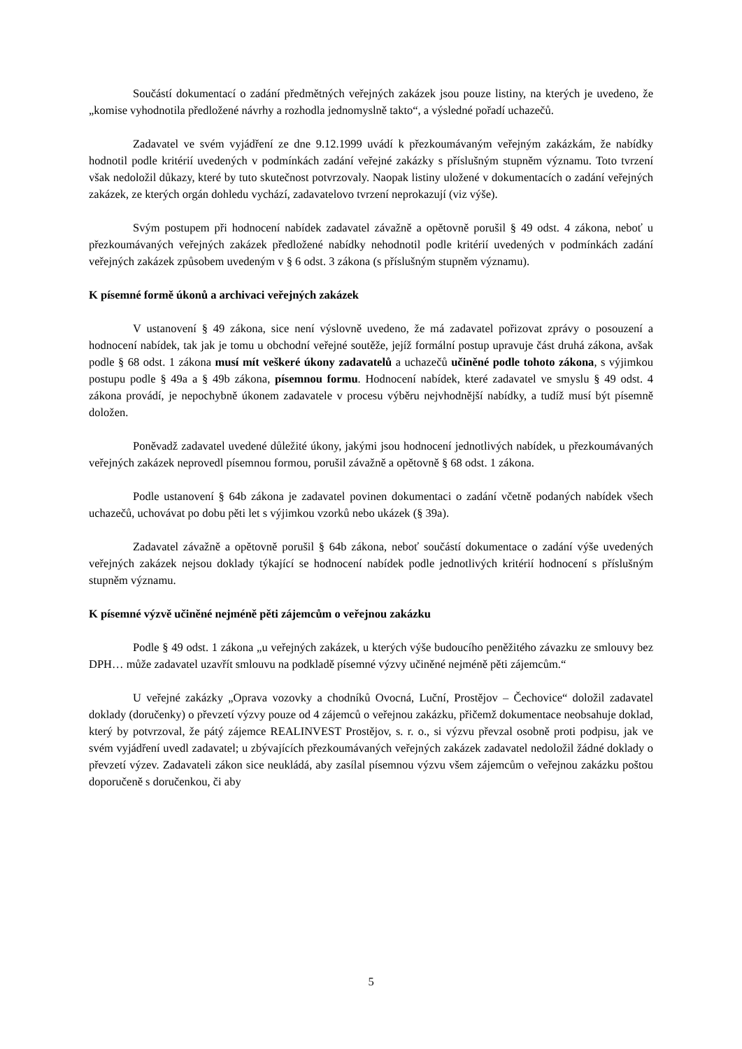Součástí dokumentací o zadání předmětných veřejných zakázek jsou pouze listiny, na kterých je uvedeno, že „komise vyhodnotila předložené návrhy a rozhodla jednomyslně takto“, a výsledné pořadí uchazečů.
Zadavatel ve svém vyjádření ze dne 9.12.1999 uvádí k přezkoumávaným veřejným zakázkám, že nabídky hodnotil podle kritérií uvedených v podmínkách zadání veřejné zakázky s příslušným stupněm významu. Toto tvrzení však nedoložil důkazy, které by tuto skutečnost potvrzovaly. Naopak listiny uložené v dokumentacích o zadání veřejných zakázek, ze kterých orgán dohledu vychází, zadavatelovo tvrzení neprokazují (viz výše).
Svým postupem při hodnocení nabídek zadavatel závažně a opětovně porušil § 49 odst. 4 zákona, neboť u přezkoumávaných veřejných zakázek předložené nabídky nehodnotil podle kritérií uvedených v podmínkách zadání veřejných zakázek způsobem uvedeným v § 6 odst. 3 zákona (s příslušným stupněm významu).
K písemné formě úkonů a archivaci veřejných zakázek
V ustanovení § 49 zákona, sice není výslovně uvedeno, že má zadavatel pořizovat zprávy o posouzení a hodnocení nabídek, tak jak je tomu u obchodní veřejné soutěže, jejíž formální postup upravuje část druhá zákona, avšak podle § 68 odst. 1 zákona musí mít veškeré úkony zadavatelů a uchazečů učiněné podle tohoto zákona, s výjimkou postupu podle § 49a a § 49b zákona, písemnou formu. Hodnocení nabídek, které zadavatel ve smyslu § 49 odst. 4 zákona provádí, je nepochybně úkonem zadavatele v procesu výběru nejvhodnější nabídky, a tudíž musí být písemně doložen.
Poněvadž zadavatel uvedené důležité úkony, jakými jsou hodnocení jednotlivých nabídek, u přezkoumávaných veřejných zakázek neprovedl písemnou formou, porušil závažně a opětovně § 68 odst. 1 zákona.
Podle ustanovení § 64b zákona je zadavatel povinen dokumentaci o zadání včetně podaných nabídek všech uchazečů, uchovávat po dobu pěti let s výjimkou vzorků nebo ukázek (§ 39a).
Zadavatel závažně a opětovně porušil § 64b zákona, neboť součástí dokumentace o zadání výše uvedených veřejných zakázek nejsou doklady týkající se hodnocení nabídek podle jednotlivých kritérií hodnocení s příslušným stupněm významu.
K písemné výzvě učiněné nejméně pěti zájemcům o veřejnou zakázku
Podle § 49 odst. 1 zákona „u veřejných zakázek, u kterých výše budoucího peněžitého závazku ze smlouvy bez DPH… může zadavatel uzavřít smlouvu na podkladě písemné výzvy učiněné nejméně pěti zájemcům.“
U veřejné zakázky „Oprava vozovky a chodníků Ovocná, Luční, Prostějov – Čechovice“ doložil zadavatel doklady (doručenky) o převzetí výzvy pouze od 4 zájemců o veřejnou zakázku, přičemž dokumentace neobsahuje doklad, který by potvrzoval, že pátý zájemce REALINVEST Prostějov, s. r. o., si výzvu převzal osobně proti podpisu, jak ve svém vyjádření uvedl zadavatel; u zbývajících přezkoumávaných veřejných zakázek zadavatel nedoložil žádné doklady o převzetí výzev. Zadavateli zákon sice neukládá, aby zasílal písemnou výzvu všem zájemcům o veřejnou zakázku poštou doporučeně s doručenkou, či aby
5